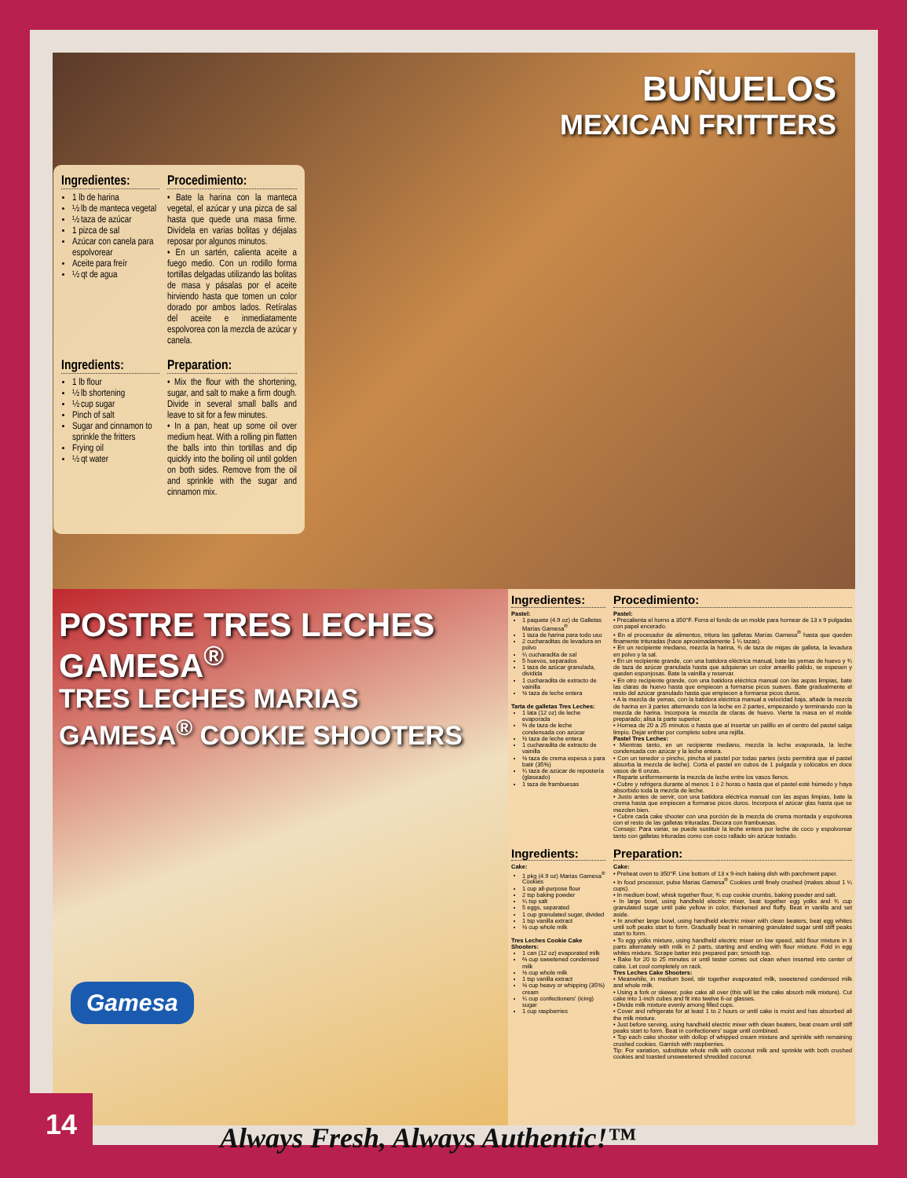BUÑUELOS
MEXICAN FRITTERS
Ingredientes:
1 lb de harina
½ lb de manteca vegetal
½ taza de azúcar
1 pizca de sal
Azúcar con canela para espolvorear
Aceite para freír
½ qt de agua
Procedimiento:
• Bate la harina con la manteca vegetal, el azúcar y una pizca de sal hasta que quede una masa firme. Divídela en varias bolitas y déjalas reposar por algunos minutos.
• En un sartén, calienta aceite a fuego medio. Con un rodillo forma tortillas delgadas utilizando las bolitas de masa y pásalas por el aceite hirviendo hasta que tomen un color dorado por ambos lados. Retíralas del aceite e inmediatamente espolvorea con la mezcla de azúcar y canela.
Ingredients:
1 lb flour
½ lb shortening
½ cup sugar
Pinch of salt
Sugar and cinnamon to sprinkle the fritters
Frying oil
½ qt water
Preparation:
• Mix the flour with the shortening, sugar, and salt to make a firm dough. Divide in several small balls and leave to sit for a few minutes.
• In a pan, heat up some oil over medium heat. With a rolling pin flatten the balls into thin tortillas and dip quickly into the boiling oil until golden on both sides. Remove from the oil and sprinkle with the sugar and cinnamon mix.
POSTRE TRES LECHES GAMESA<sup>®</sup>
TRES LECHES MARIAS GAMESA<sup>®</sup> COOKIE SHOOTERS
Ingredientes:
Pastel:
1 paquete (4.9 oz) de Galletas Marías Gamesa<sup>®</sup>
1 taza de harina para todo uso
2 cucharaditas de levadura en polvo
¼ cucharadita de sal
5 huevos, separados
1 taza de azúcar granulada, dividida
1 cucharadita de extracto de vainilla
½ taza de leche entera
Tarta de galletas Tres Leches:
1 lata (12 oz) de leche evaporada
⅔ de taza de leche condensada con azúcar
½ taza de leche entera
1 cucharadita de extracto de vainilla
½ taza de crema espesa o para batir (35%)
¼ taza de azúcar de repostería (glaseado)
1 taza de frambuesas
Procedimiento:
Pastel:
• Precalienta el horno a 350°F. Forra el fondo de un molde para hornear de 13 x 9 pulgadas con papel encerado.
• En el procesador de alimentos, tritura las galletas Marías Gamesa<sup>®</sup> hasta que queden finamente trituradas (hace aproximadamente 1 ¼ tazas).
• En un recipiente mediano, mezcla la harina, ¾ de taza de migas de galleta, la levadura en polvo y la sal.
• En un recipiente grande, con una batidora eléctrica manual, bate las yemas de huevo y ¾ de taza de azúcar granulada hasta que adquieran un color amarillo pálido, se espesen y queden esponjosas. Bate la vainilla y reservar.
• En otro recipiente grande, con una batidora eléctrica manual con las aspas limpias, bate las claras de huevo hasta que empiecen a formarse picos suaves. Bate gradualmente el resto del azúcar granulado hasta que empiecen a formarse picos duros.
• A la mezcla de yemas, con la batidora eléctrica manual a velocidad baja, añade la mezcla de harina en 3 partes alternando con la leche en 2 partes, empezando y terminando con la mezcla de harina. Incorpora la mezcla de claras de huevo. Vierte la masa en el molde preparado; alisa la parte superior.
• Hornea de 20 a 25 minutos o hasta que al insertar un palillo en el centro del pastel salga limpio. Dejar enfriar por completo sobre una rejilla.
Pastel Tres Leches:
• Mientras tanto, en un recipiente mediano, mezcla la leche evaporada, la leche condensada con azúcar y la leche entera.
• Con un tenedor o pincho, pincha el pastel por todas partes (esto permitirá que el pastel absorba la mezcla de leche). Corta el pastel en cubos de 1 pulgada y colócalos en doce vasos de 6 onzas.
• Reparte uniformemente la mezcla de leche entre los vasos llenos.
• Cubre y refrigera durante al menos 1 ó 2 horas o hasta que el pastel esté húmedo y haya absorbido toda la mezcla de leche.
• Justo antes de servir, con una batidora eléctrica manual con las aspas limpias, bate la crema hasta que empiecen a formarse picos duros. Incorpora el azúcar glas hasta que se mezclen bien.
• Cubre cada cake shooter con una porción de la mezcla de crema montada y espolvorea con el resto de las galletas trituradas. Decora con frambuesas.
Consejo: Para variar, se puede sustituir la leche entera por leche de coco y espolvorear tanto con galletas trituradas como con coco rallado sin azúcar tostado.
Ingredients:
Cake:
1 pkg (4.9 oz) Marias Gamesa<sup>®</sup> Cookies
1 cup all-purpose flour
2 tsp baking powder
¼ tsp salt
5 eggs, separated
1 cup granulated sugar, divided
1 tsp vanilla extract
½ cup whole milk
Tres Leches Cookie Cake Shooters:
1 can (12 oz) evaporated milk
⅔ cup sweetened condensed milk
½ cup whole milk
1 tsp vanilla extract
½ cup heavy or whipping (35%) cream
¼ cup confectioners' (icing) sugar
1 cup raspberries
Preparation:
Cake:
• Preheat oven to 350°F. Line bottom of 13 x 9-inch baking dish with parchment paper.
• In food processor, pulse Marias Gamesa<sup>®</sup> Cookies until finely crushed (makes about 1 ¼ cups).
• In medium bowl, whisk together flour, ¾ cup cookie crumbs, baking powder and salt.
• In large bowl, using handheld electric mixer, beat together egg yolks and ¾ cup granulated sugar until pale yellow in color, thickened and fluffy. Beat in vanilla and set aside.
• In another large bowl, using handheld electric mixer with clean beaters, beat egg whites until soft peaks start to form. Gradually beat in remaining granulated sugar until stiff peaks start to form.
• To egg yolks mixture, using handheld electric mixer on low speed, add flour mixture in 3 parts alternately with milk in 2 parts, starting and ending with flour mixture. Fold in egg whites mixture. Scrape batter into prepared pan; smooth top.
• Bake for 20 to 25 minutes or until tester comes out clean when inserted into center of cake. Let cool completely on rack.
Tres Leches Cake Shooters:
• Meanwhile, in medium bowl, stir together evaporated milk, sweetened condensed milk and whole milk.
• Using a fork or skewer, poke cake all over (this will let the cake absorb milk mixture). Cut cake into 1-inch cubes and fit into twelve 6-oz glasses.
• Divide milk mixture evenly among filled cups.
• Cover and refrigerate for at least 1 to 2 hours or until cake is moist and has absorbed all the milk mixture.
• Just before serving, using handheld electric mixer with clean beaters, beat cream until stiff peaks start to form. Beat in confectioners' sugar until combined.
• Top each cake shooter with dollop of whipped cream mixture and sprinkle with remaining crushed cookies. Garnish with raspberries.
Tip: For variation, substitute whole milk with coconut milk and sprinkle with both crushed cookies and toasted unsweetened shredded coconut.
Gamesa
14
Always Fresh, Always Authentic!™